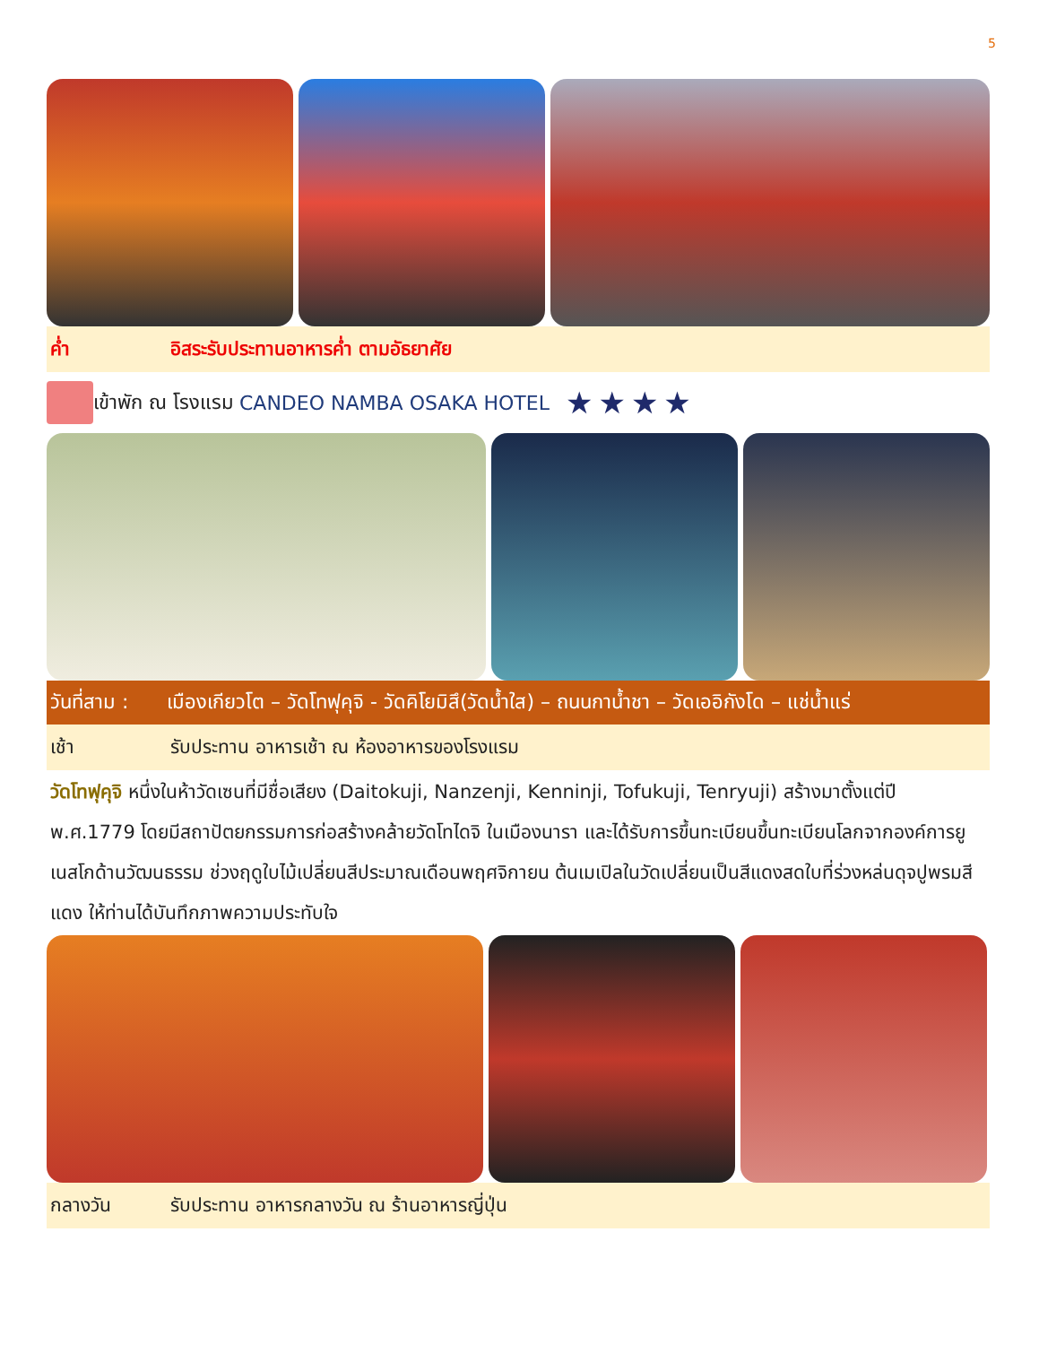5
ค่ำ อิสระรับประทานอาหารค่ำ ตามอัธยาศัย
เข้าพัก ณ โรงแรม CANDEO NAMBA OSAKA HOTEL ★★★★
วันที่สาม : เมืองเกียวโต – วัดโทฟุคุจิ - วัดคิโยมิสึ(วัดน้ำใส) – ถนนกาน้ำชา – วัดเออิกังโด – แช่น้ำแร่
เช้า รับประทาน อาหารเช้า ณ ห้องอาหารของโรงแรม
วัดโทฟุคุจิ หนึ่งในห้าวัดเซนที่มีชื่อเสียง (Daitokuji, Nanzenji, Kenninji, Tofukuji, Tenryuji) สร้างมาตั้งแต่ปี พ.ศ.1779 โดยมีสถาปัตยกรรมการก่อสร้างคล้ายวัดโทไดจิ ในเมืองนารา และได้รับการขึ้นทะเบียนขึ้นทะเบียนโลกจากองค์การยูเนสโกด้านวัฒนธรรม ช่วงฤดูใบไม้เปลี่ยนสีประมาณเดือนพฤศจิกายน ต้นเมเปิลในวัดเปลี่ยนเป็นสีแดงสดใบที่ร่วงหล่นดุจปูพรมสีแดง ให้ท่านได้บันทึกภาพความประทับใจ
กลางวัน รับประทาน อาหารกลางวัน ณ ร้านอาหารญี่ปุ่น